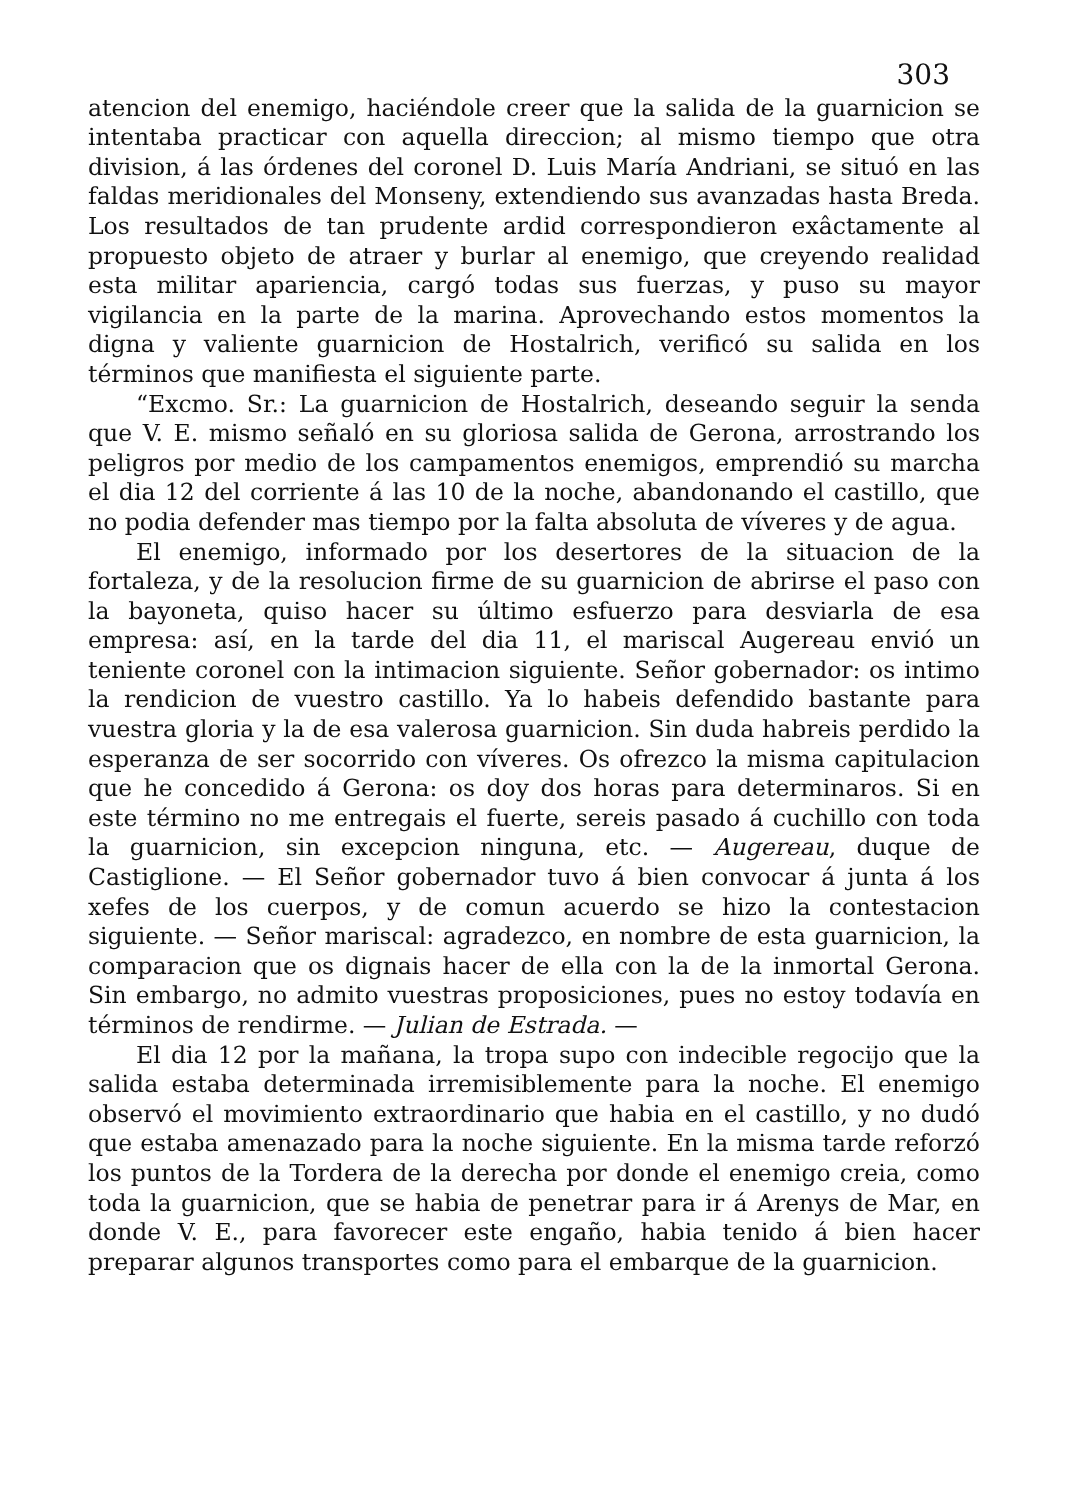303
atencion del enemigo, haciéndole creer que la salida de la guarnicion se intentaba practicar con aquella direccion; al mismo tiempo que otra division, á las órdenes del coronel D. Luis María Andriani, se situó en las faldas meridionales del Monseny, extendiendo sus avanzadas hasta Breda. Los resultados de tan prudente ardid correspondieron exâctamente al propuesto objeto de atraer y burlar al enemigo, que creyendo realidad esta militar apariencia, cargó todas sus fuerzas, y puso su mayor vigilancia en la parte de la marina. Aprovechando estos momentos la digna y valiente guarnicion de Hostalrich, verificó su salida en los términos que manifiesta el siguiente parte.
“Excmo. Sr.: La guarnicion de Hostalrich, deseando seguir la senda que V. E. mismo señaló en su gloriosa salida de Gerona, arrostrando los peligros por medio de los campamentos enemigos, emprendió su marcha el dia 12 del corriente á las 10 de la noche, abandonando el castillo, que no podia defender mas tiempo por la falta absoluta de víveres y de agua.
El enemigo, informado por los desertores de la situacion de la fortaleza, y de la resolucion firme de su guarnicion de abrirse el paso con la bayoneta, quiso hacer su último esfuerzo para desviarla de esa empresa: así, en la tarde del dia 11, el mariscal Augereau envió un teniente coronel con la intimacion siguiente. Señor gobernador: os intimo la rendicion de vuestro castillo. Ya lo habeis defendido bastante para vuestra gloria y la de esa valerosa guarnicion. Sin duda habreis perdido la esperanza de ser socorrido con víveres. Os ofrezco la misma capitulacion que he concedido á Gerona: os doy dos horas para determinaros. Si en este término no me entregais el fuerte, sereis pasado á cuchillo con toda la guarnicion, sin excepcion ninguna, etc. — Augereau, duque de Castiglione. — El Señor gobernador tuvo á bien convocar á junta á los xefes de los cuerpos, y de comun acuerdo se hizo la contestacion siguiente. — Señor mariscal: agradezco, en nombre de esta guarnicion, la comparacion que os dignais hacer de ella con la de la inmortal Gerona. Sin embargo, no admito vuestras proposiciones, pues no estoy todavía en términos de rendirme. — Julian de Estrada. —
El dia 12 por la mañana, la tropa supo con indecible regocijo que la salida estaba determinada irremisiblemente para la noche. El enemigo observó el movimiento extraordinario que habia en el castillo, y no dudó que estaba amenazado para la noche siguiente. En la misma tarde reforzó los puntos de la Tordera de la derecha por donde el enemigo creia, como toda la guarnicion, que se habia de penetrar para ir á Arenys de Mar, en donde V. E., para favorecer este engaño, habia tenido á bien hacer preparar algunos transportes como para el embarque de la guarnicion.